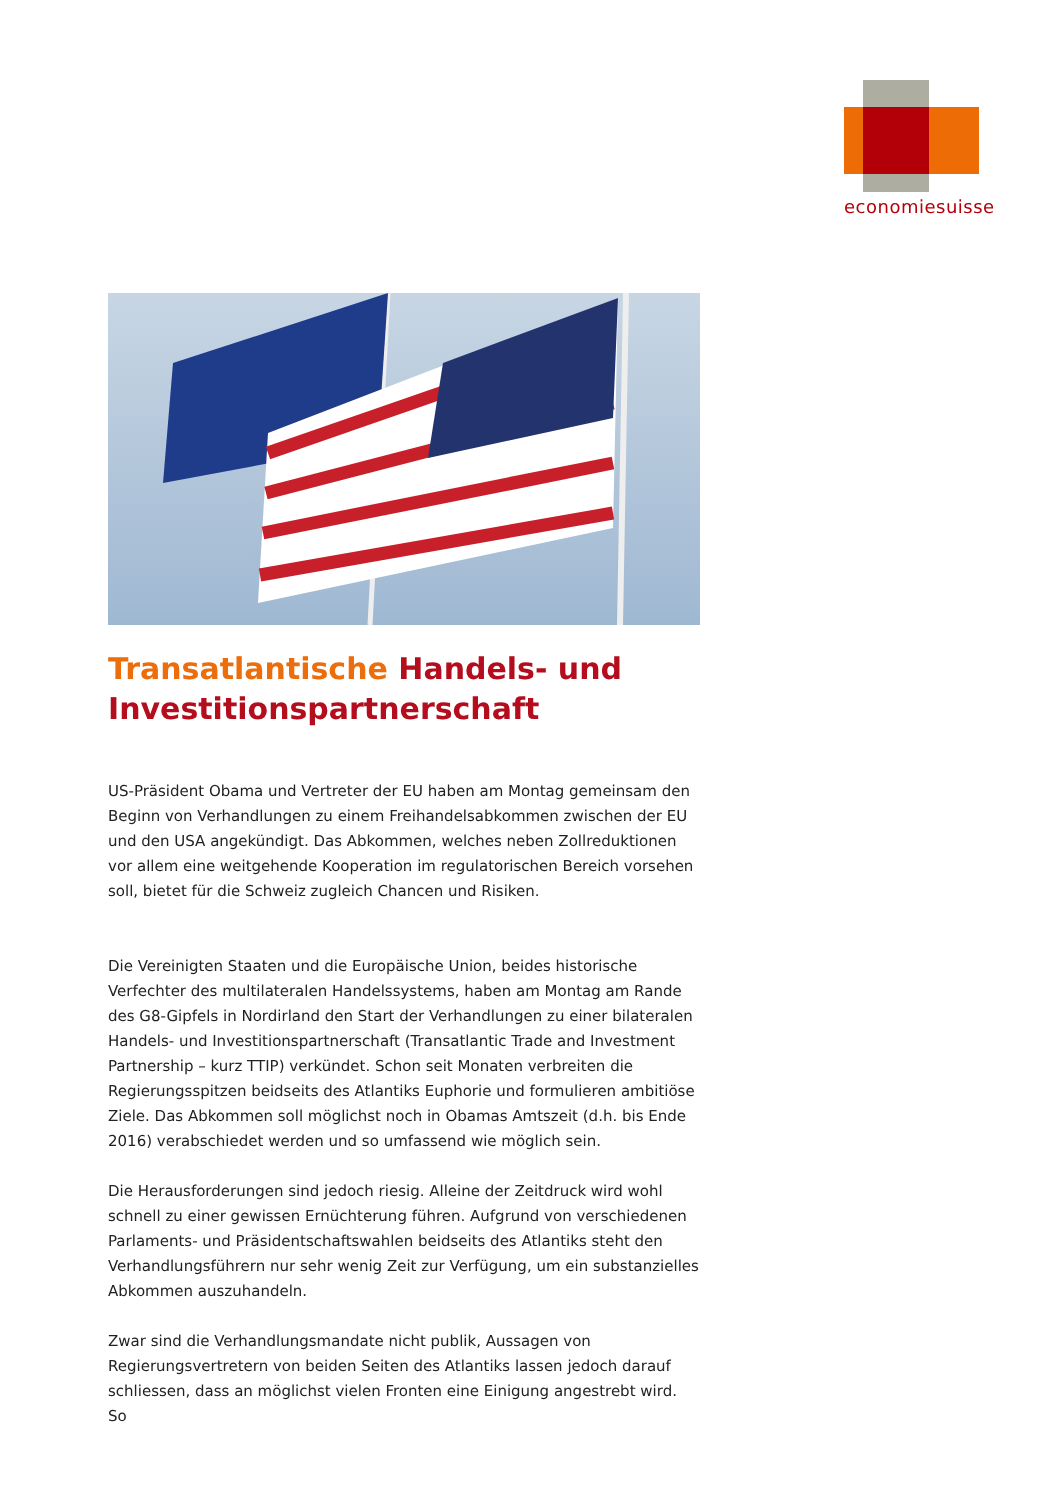economiesuisse
Transatlantische Handels- und Investitionspartnerschaft
US-Präsident Obama und Vertreter der EU haben am Montag gemeinsam den Beginn von Verhandlungen zu einem Freihandelsabkommen zwischen der EU und den USA angekündigt. Das Abkommen, welches neben Zollreduktionen vor allem eine weitgehende Kooperation im regulatorischen Bereich vorsehen soll, bietet für die Schweiz zugleich Chancen und Risiken.
Die Vereinigten Staaten und die Europäische Union, beides historische Verfechter des multilateralen Handelssystems, haben am Montag am Rande des G8-Gipfels in Nordirland den Start der Verhandlungen zu einer bilateralen Handels- und Investitionspartnerschaft (Transatlantic Trade and Investment Partnership – kurz TTIP) verkündet. Schon seit Monaten verbreiten die Regierungsspitzen beidseits des Atlantiks Euphorie und formulieren ambitiöse Ziele. Das Abkommen soll möglichst noch in Obamas Amtszeit (d.h. bis Ende 2016) verabschiedet werden und so umfassend wie möglich sein.
Die Herausforderungen sind jedoch riesig. Alleine der Zeitdruck wird wohl schnell zu einer gewissen Ernüchterung führen. Aufgrund von verschiedenen Parlaments- und Präsidentschaftswahlen beidseits des Atlantiks steht den Verhandlungsführern nur sehr wenig Zeit zur Verfügung, um ein substanzielles Abkommen auszuhandeln.
Zwar sind die Verhandlungsmandate nicht publik, Aussagen von Regierungsvertretern von beiden Seiten des Atlantiks lassen jedoch darauf schliessen, dass an möglichst vielen Fronten eine Einigung angestrebt wird. So